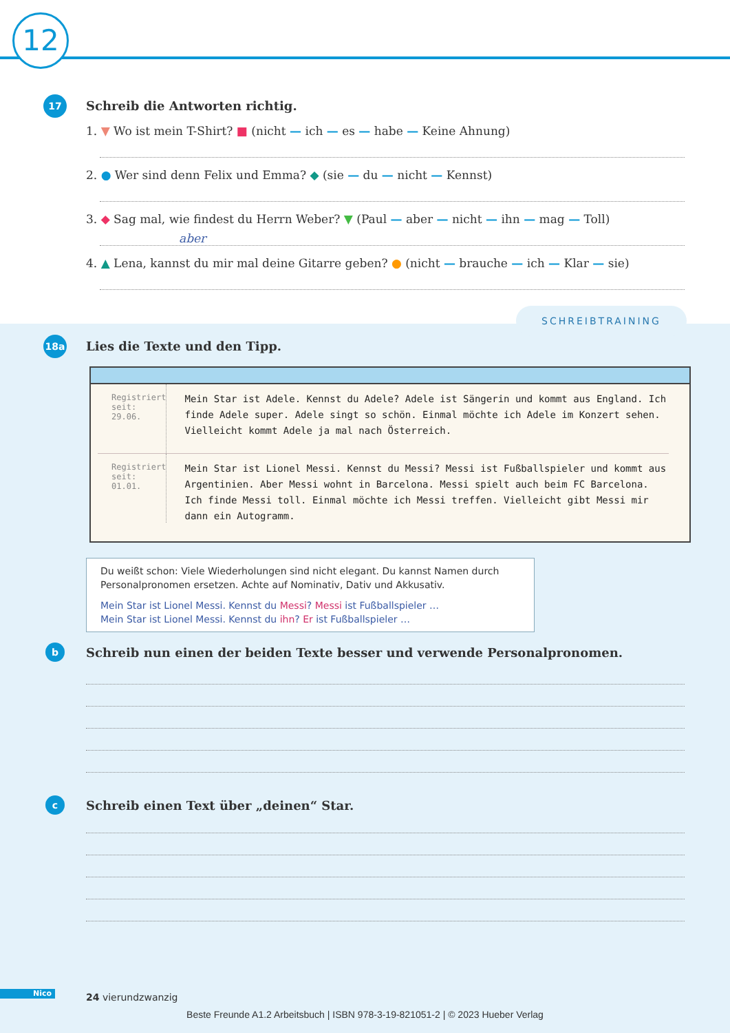12
17 Schreib die Antworten richtig.
1. ▼ Wo ist mein T-Shirt? ■ (nicht — ich — es — habe — Keine Ahnung)
2. ● Wer sind denn Felix und Emma? ◆ (sie — du — nicht — Kennst)
3. ◆ Sag mal, wie findest du Herrn Weber? ▼ (Paul — aber — nicht — ihn — mag — Toll)
aber
4. ▲ Lena, kannst du mir mal deine Gitarre geben? ● (nicht — brauche — ich — Klar — sie)
SCHREIBTRAINING
18a Lies die Texte und den Tipp.
Registriert
seit:
29.06.
Mein Star ist Adele. Kennst du Adele? Adele ist Sängerin und kommt aus England. Ich finde Adele super. Adele singt so schön. Einmal möchte ich Adele im Konzert sehen. Vielleicht kommt Adele ja mal nach Österreich.
Registriert
seit:
01.01.
Mein Star ist Lionel Messi. Kennst du Messi? Messi ist Fußballspieler und kommt aus Argentinien. Aber Messi wohnt in Barcelona. Messi spielt auch beim FC Barcelona. Ich finde Messi toll. Einmal möchte ich Messi treffen. Vielleicht gibt Messi mir dann ein Autogramm.
Du weißt schon: Viele Wiederholungen sind nicht elegant. Du kannst Namen durch Personalpronomen ersetzen. Achte auf Nominativ, Dativ und Akkusativ.
Mein Star ist Lionel Messi. Kennst du Messi? Messi ist Fußballspieler …
Mein Star ist Lionel Messi. Kennst du ihn? Er ist Fußballspieler …
b
Schreib nun einen der beiden Texte besser und verwende Personalpronomen.
c
Schreib einen Text über „deinen“ Star.
Nico 24 vierundzwanzig
Beste Freunde A1.2 Arbeitsbuch | ISBN 978-3-19-821051-2 | © 2023 Hueber Verlag